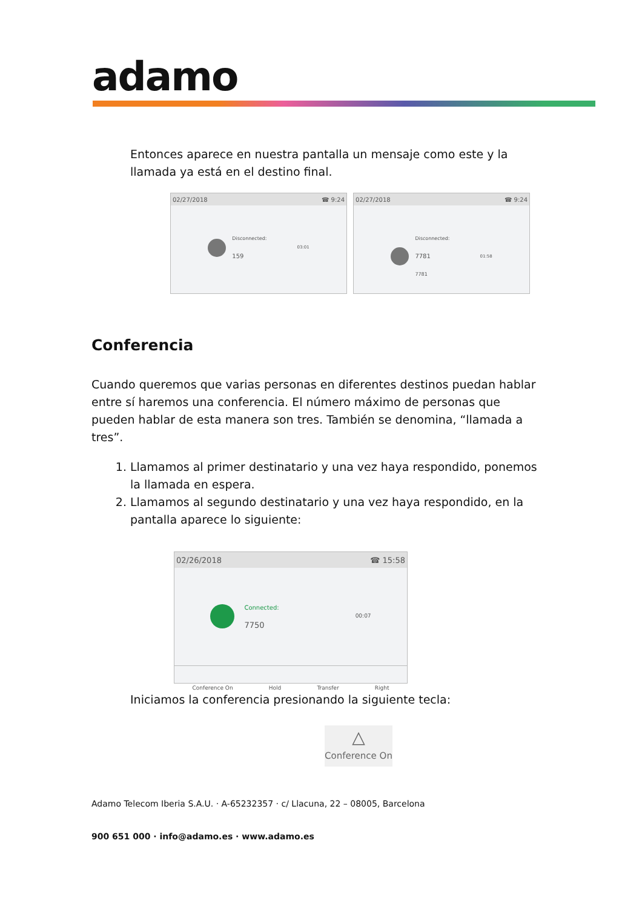adamo
Entonces aparece en nuestra pantalla un mensaje como este y la llamada ya está en el destino final.
02/27/2018 ☎ 9:24
Disconnected:
159
03:01
02/27/2018 ☎ 9:24
Disconnected:
7781
7781
01:58
Conferencia
Cuando queremos que varias personas en diferentes destinos puedan hablar entre sí haremos una conferencia. El número máximo de personas que pueden hablar de esta manera son tres. También se denomina, “llamada a tres”.
1. Llamamos al primer destinatario y una vez haya respondido, ponemos la llamada en espera.
2. Llamamos al segundo destinatario y una vez haya respondido, en la pantalla aparece lo siguiente:
02/26/2018 ☎ 15:58
Connected:
7750
00:07
Conference On Hold Transfer Right
Iniciamos la conferencia presionando la siguiente tecla:
△
Conference On
Adamo Telecom Iberia S.A.U. · A-65232357 · c/ Llacuna, 22 – 08005, Barcelona
900 651 000 · info@adamo.es · www.adamo.es